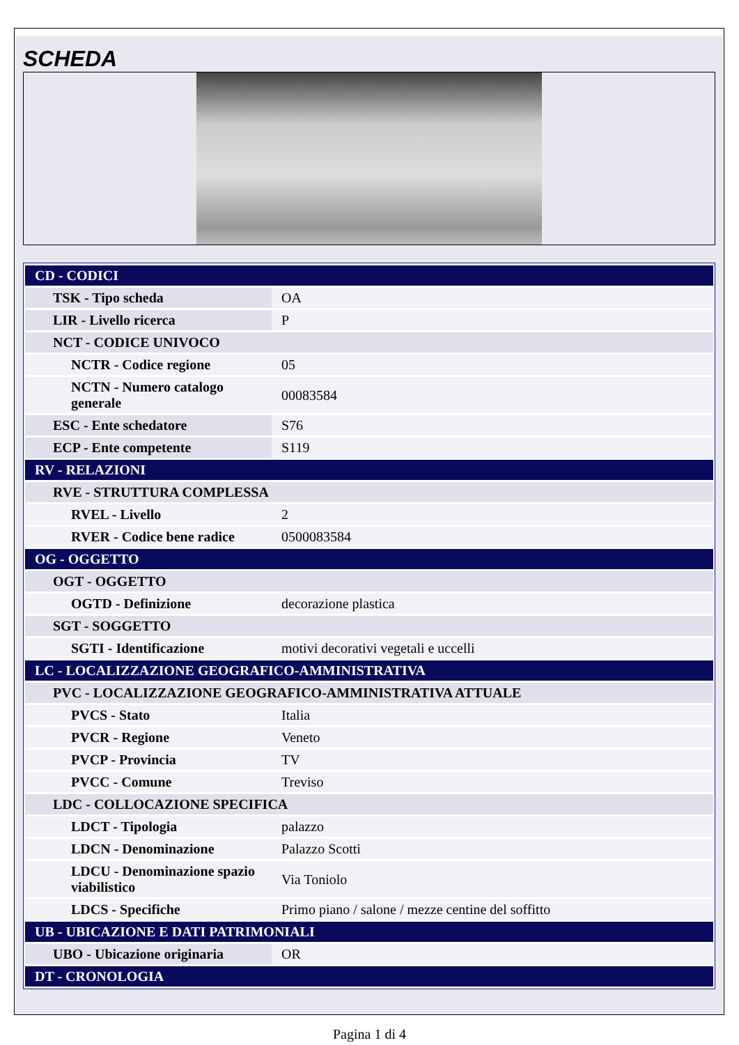SCHEDA
| CD - CODICI | |
| TSK - Tipo scheda | OA |
| LIR - Livello ricerca | P |
| NCT - CODICE UNIVOCO | |
| NCTR - Codice regione | 05 |
| NCTN - Numero catalogo generale | 00083584 |
| ESC - Ente schedatore | S76 |
| ECP - Ente competente | S119 |
| RV - RELAZIONI | |
| RVE - STRUTTURA COMPLESSA | |
| RVEL - Livello | 2 |
| RVER - Codice bene radice | 0500083584 |
| OG - OGGETTO | |
| OGT - OGGETTO | |
| OGTD - Definizione | decorazione plastica |
| SGT - SOGGETTO | |
| SGTI - Identificazione | motivi decorativi vegetali e uccelli |
| LC - LOCALIZZAZIONE GEOGRAFICO-AMMINISTRATIVA | |
| PVC - LOCALIZZAZIONE GEOGRAFICO-AMMINISTRATIVA ATTUALE | |
| PVCS - Stato | Italia |
| PVCR - Regione | Veneto |
| PVCP - Provincia | TV |
| PVCC - Comune | Treviso |
| LDC - COLLOCAZIONE SPECIFICA | |
| LDCT - Tipologia | palazzo |
| LDCN - Denominazione | Palazzo Scotti |
| LDCU - Denominazione spazio viabilistico | Via Toniolo |
| LDCS - Specifiche | Primo piano / salone / mezze centine del soffitto |
| UB - UBICAZIONE E DATI PATRIMONIALI | |
| UBO - Ubicazione originaria | OR |
| DT - CRONOLOGIA | |
Pagina 1 di 4